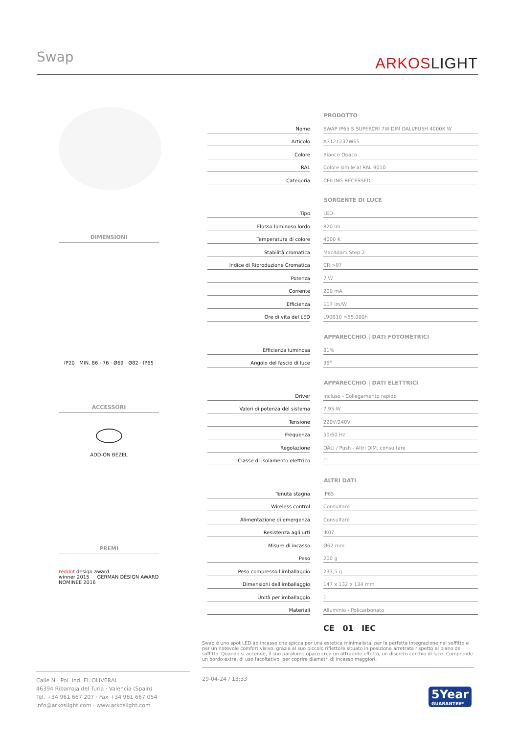Swap ARKOSLIGHT
DIMENSIONI
IP20 · MIN. 86 · 76 · Ø69 · Ø82 · IP65
ACCESSORI
ADD-ON BEZEL
PREMI
reddot design award
winner 2015 GERMAN DESIGN AWARD NOMINEE 2016
| | | PRODOTTO |
| --- | --- | --- |
| Nome | | SWAP IP65 S SUPERCRI 7W DIM DALI/PUSH 4000K W |
| Articolo | | A3121232W65 |
| Colore | | Bianco Opaco |
| RAL | | Colore simile al RAL 9010 |
| Categoria | | CEILING RECESSED |
| | | SORGENTE DI LUCE |
| Tipo | | LED |
| Flusso luminoso lordo | | 820 lm |
| Temperatura di colore | | 4000 K |
| Stabilità cromatica | | MacAdam Step 2 |
| Indice di Riproduzione Cromatica | | CRI>97 |
| Potenza | | 7 W |
| Corrente | | 200 mA |
| Efficienza | | 117 lm/W |
| Ore di vita del LED | | L90B10 >55.000h |
| | | APPARECCHIO / DATI FOTOMETRICI |
| Efficienza luminosa | | 81% |
| Angolo del fascio di luce | | 36° |
| | | APPARECCHIO / DATI ELETTRICI |
| Driver | | Incluso - Collegamento rapido |
| Valori di potenza del sistema | | 7,95 W |
| Tensione | | 220V/240V |
| Frequenza | | 50/60 Hz |
| Regolazione | | DALI / Push - Altri DIM, consultare |
| Classe di isolamento elettrico | | ☐ |
| | | ALTRI DATI |
| Tenuta stagna | | IP65 |
| Wireless control | | Consultare |
| Alimentazione di emergenza | | Consultare |
| Resistenza agli urti | | IK07 |
| Misure di incasso | | Ø62 mm |
| Peso | | 200 g |
| Peso compresso l'imballaggio | | 233,5 g |
| Dimensioni dell'imballaggio | | 147 x 132 x 134 mm |
| Unità per imballaggio | | 1 |
| Materiali | | Alluminio / Policarbonato |
CE 01 IEC
Swap è uno spot LED ad incasso che spicca per una estetica minimalista, per la perfetta integrazione nel soffitto e per un notevole comfort visivo, grazie al suo piccolo riflettore situato in posizione arretrata rispetto al piano del soffitto. Quando si accende, il suo paralume opaco crea un attraente effetto, un discreto cerchio di luce. Comprende un bordo extra, di uso facoltativo, per coprire diametri di incasso maggiori.
Calle N · Pol. Ind. EL OLIVERAL
46394 Ribarroja del Turia · Valencia (Spain)
Tel. +34 961 667 207 · Fax +34 961 667 054
info@arkoslight.com · www.arkoslight.com
29-04-24 / 13:33
5Year
GUARANTEE*